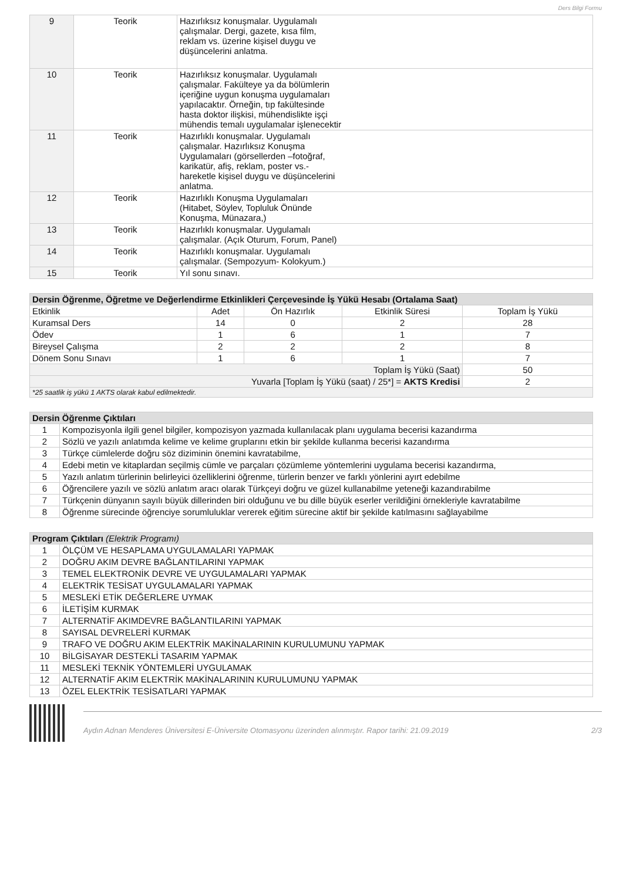Ders Bilgi Formu
| 9 | Teorik | Hazırlıksız konuşmalar. Uygulamalı çalışmalar. Dergi, gazete, kısa film, reklam vs. üzerine kişisel duygu ve düşüncelerini anlatma. |
| 10 | Teorik | Hazırlıksız konuşmalar. Uygulamalı çalışmalar. Fakülteye ya da bölümlerin içeriğine uygun konuşma uygulamaları yapılacaktır. Örneğin, tıp fakültesinde hasta doktor ilişkisi, mühendislikte işçi mühendis temalı uygulamalar işlenecektir |
| 11 | Teorik | Hazırlıklı konuşmalar. Uygulamalı çalışmalar. Hazırlıksız Konuşma Uygulamaları (görsellerden –fotoğraf, karikatür, afiş, reklam, poster vs.- hareketle kişisel duygu ve düşüncelerini anlatma. |
| 12 | Teorik | Hazırlıklı Konuşma Uygulamaları (Hitabet, Söylev, Topluluk Önünde Konuşma, Münazara,) |
| 13 | Teorik | Hazırlıklı konuşmalar. Uygulamalı çalışmalar. (Açık Oturum, Forum, Panel) |
| 14 | Teorik | Hazırlıklı konuşmalar. Uygulamalı çalışmalar. (Sempozyum- Kolokyum.) |
| 15 | Teorik | Yıl sonu sınavı. |
| Dersin Öğrenme, Öğretme ve Değerlendirme Etkinlikleri Çerçevesinde İş Yükü Hesabı (Ortalama Saat) | | | | |
| --- | --- | --- | --- | --- |
| Etkinlik | Adet | Ön Hazırlık | Etkinlik Süresi | Toplam İş Yükü |
| Kuramsal Ders | 14 | 0 | 2 | 28 |
| Ödev | 1 | 6 | 1 | 7 |
| Bireysel Çalışma | 2 | 2 | 2 | 8 |
| Dönem Sonu Sınavı | 1 | 6 | 1 | 7 |
| Toplam İş Yükü (Saat) | | | | 50 |
| Yuvarla [Toplam İş Yükü (saat) / 25*] = AKTS Kredisi | | | | 2 |
| *25 saatlik iş yükü 1 AKTS olarak kabul edilmektedir. | | | | |
| Dersin Öğrenme Çıktıları | |
| --- | --- |
| 1 | Kompozisyonla ilgili genel bilgiler, kompozisyon yazmada kullanılacak planı uygulama becerisi kazandırma |
| 2 | Sözlü ve yazılı anlatımda kelime ve kelime gruplarını etkin bir şekilde kullanma becerisi kazandırma |
| 3 | Türkçe cümlelerde doğru söz diziminin önemini kavratabilme, |
| 4 | Edebi metin ve kitaplardan seçilmiş cümle ve parçaları çözümleme yöntemlerini uygulama becerisi kazandırma, |
| 5 | Yazılı anlatım türlerinin belirleyici özelliklerini öğrenme, türlerin benzer ve farklı yönlerini ayırt edebilme |
| 6 | Öğrencilere yazılı ve sözlü anlatım aracı olarak Türkçeyi doğru ve güzel kullanabilme yeteneği kazandırabilme |
| 7 | Türkçenin dünyanın sayılı büyük dillerinden biri olduğunu ve bu dille büyük eserler verildiğini örnekleriyle kavratabilme |
| 8 | Öğrenme sürecinde öğrenciye sorumluluklar vererek eğitim sürecine aktif bir şekilde katılmasını sağlayabilme |
| Program Çıktıları (Elektrik Programı) | |
| --- | --- |
| 1 | ÖLÇÜM VE HESAPLAMA UYGULAMALARI YAPMAK |
| 2 | DOĞRU AKIM DEVRE BAĞLANTILARINI YAPMAK |
| 3 | TEMEL ELEKTRONİK DEVRE VE UYGULAMALARI YAPMAK |
| 4 | ELEKTRİK TESİSAT UYGULAMALARI YAPMAK |
| 5 | MESLEKİ ETİK DEĞERLERE UYMAK |
| 6 | İLETİŞİM KURMAK |
| 7 | ALTERNATİF AKIMDEVRE BAĞLANTILARINI YAPMAK |
| 8 | SAYISAL DEVRELERİ KURMAK |
| 9 | TRAFO VE DOĞRU AKIM ELEKTRİK MAKİNALARININ KURULUMUNU YAPMAK |
| 10 | BİLGİSAYAR DESTEKLİ TASARIM YAPMAK |
| 11 | MESLEKİ TEKNİK YÖNTEMLERİ UYGULAMAK |
| 12 | ALTERNATİF AKIM ELEKTRİK MAKİNALARININ KURULUMUNU YAPMAK |
| 13 | ÖZEL ELEKTRİK TESİSATLARI YAPMAK |
Aydın Adnan Menderes Üniversitesi E-Üniversite Otomasyonu üzerinden alınmıştır. Rapor tarihi: 21.09.2019 2/3